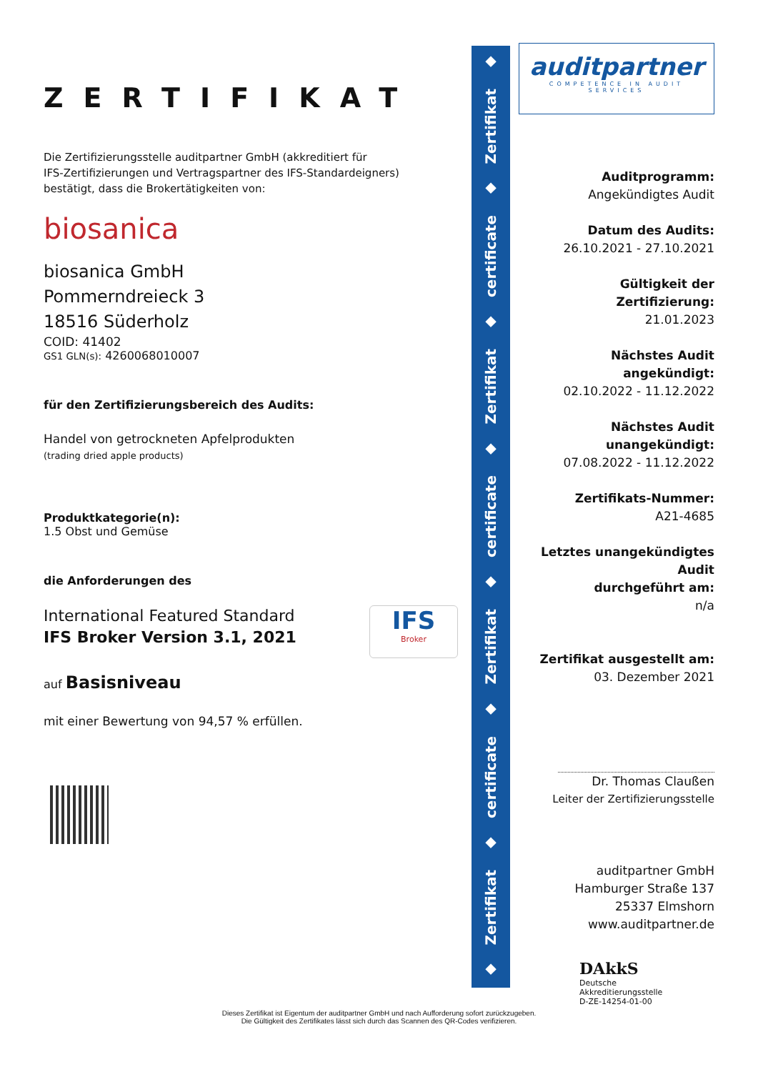ZERTIFIKAT
Die Zertifizierungsstelle auditpartner GmbH (akkreditiert für
IFS-Zertifizierungen und Vertragspartner des IFS-Standardeigners)
bestätigt, dass die Brokertätigkeiten von:
biosanica
biosanica GmbH
Pommerndreieck 3
18516 Süderholz
COID: 41402
GS1 GLN(s): 4260068010007
für den Zertifizierungsbereich des Audits:
Handel von getrockneten Apfelprodukten
(trading dried apple products)
Produktkategorie(n):
1.5 Obst und Gemüse
die Anforderungen des
International Featured Standard
IFS Broker Version 3.1, 2021
IFS
Broker
auf Basisniveau
mit einer Bewertung von 94,57 % erfüllen.
◆
Zertifikat
◆
certificate
◆
Zertifikat
◆
certificate
◆
Zertifikat
◆
certificate
◆
Zertifikat
◆
auditpartner
COMPETENCE IN AUDIT SERVICES
Auditprogramm:
Angekündigtes Audit
Datum des Audits:
26.10.2021 - 27.10.2021
Gültigkeit der Zertifizierung:
21.01.2023
Nächstes Audit angekündigt:
02.10.2022 - 11.12.2022
Nächstes Audit unangekündigt:
07.08.2022 - 11.12.2022
Zertifikats-Nummer:
A21-4685
Letztes unangekündigtes Audit
durchgeführt am:
n/a
Zertifikat ausgestellt am:
03. Dezember 2021
Dr. Thomas Claußen
Leiter der Zertifizierungsstelle
auditpartner GmbH
Hamburger Straße 137
25337 Elmshorn
www.auditpartner.de
DAkkS
Deutsche
Akkreditierungsstelle
D-ZE-14254-01-00
Dieses Zertifikat ist Eigentum der auditpartner GmbH und nach Aufforderung sofort zurückzugeben.
Die Gültigkeit des Zertifikates lässt sich durch das Scannen des QR-Codes verifizieren.